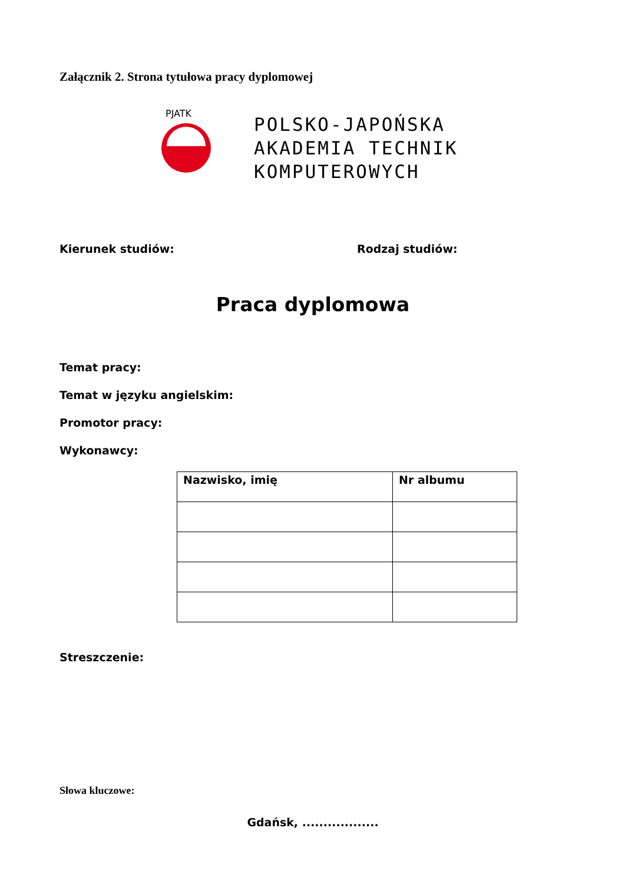Załącznik 2. Strona tytułowa pracy dyplomowej
PJATK
POLSKO-JAPOŃSKA
AKADEMIA TECHNIK
KOMPUTEROWYCH
Kierunek studiów: Rodzaj studiów:
Praca dyplomowa
Temat pracy:
Temat w języku angielskim:
Promotor pracy:
Wykonawcy:
| Nazwisko, imię | Nr albumu |
| --- | --- |
Streszczenie:
Słowa kluczowe:
Gdańsk, ..................